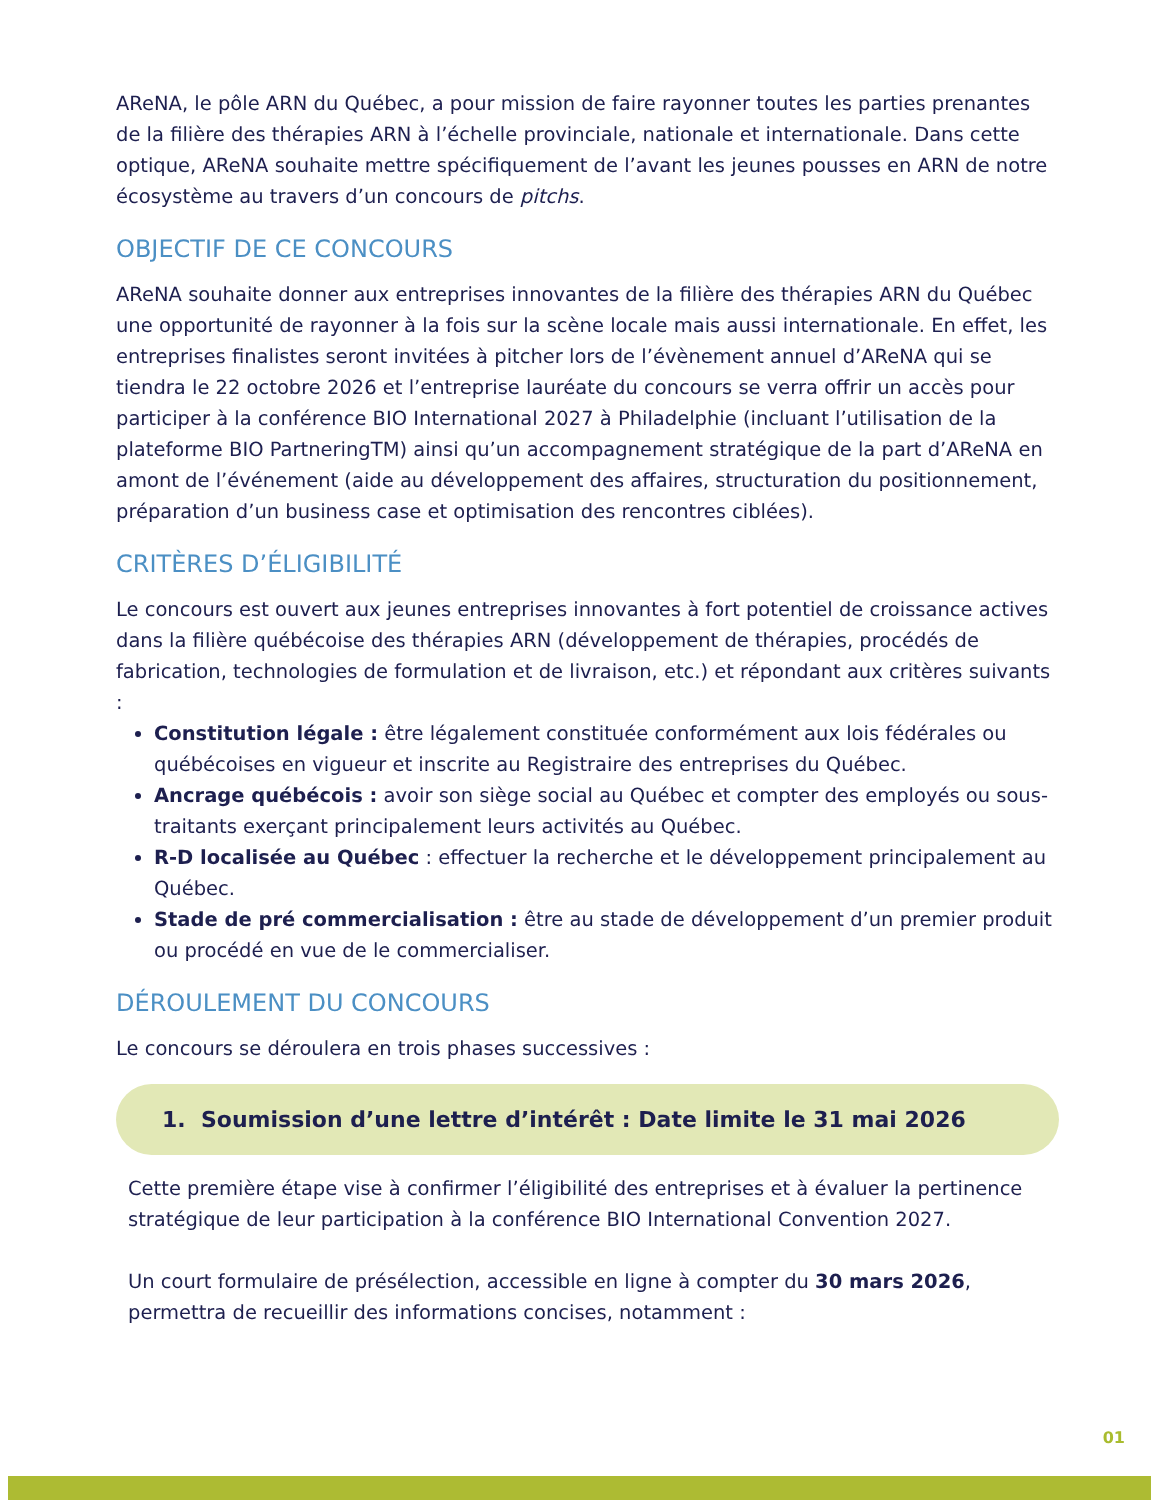AReNA, le pôle ARN du Québec, a pour mission de faire rayonner toutes les parties prenantes de la filière des thérapies ARN à l’échelle provinciale, nationale et internationale. Dans cette optique, AReNA souhaite mettre spécifiquement de l’avant les jeunes pousses en ARN de notre écosystème au travers d’un concours de pitchs.
OBJECTIF DE CE CONCOURS
AReNA souhaite donner aux entreprises innovantes de la filière des thérapies ARN du Québec une opportunité de rayonner à la fois sur la scène locale mais aussi internationale. En effet, les entreprises finalistes seront invitées à pitcher lors de l’évènement annuel d’AReNA qui se tiendra le 22 octobre 2026 et l’entreprise lauréate du concours se verra offrir un accès pour participer à la conférence BIO International 2027 à Philadelphie (incluant l’utilisation de la plateforme BIO PartneringTM) ainsi qu’un accompagnement stratégique de la part d’AReNA en amont de l’événement (aide au développement des affaires, structuration du positionnement, préparation d’un business case et optimisation des rencontres ciblées).
CRITÈRES D’ÉLIGIBILITÉ
Le concours est ouvert aux jeunes entreprises innovantes à fort potentiel de croissance actives dans la filière québécoise des thérapies ARN (développement de thérapies, procédés de fabrication, technologies de formulation et de livraison, etc.) et répondant aux critères suivants :
Constitution légale : être légalement constituée conformément aux lois fédérales ou québécoises en vigueur et inscrite au Registraire des entreprises du Québec.
Ancrage québécois : avoir son siège social au Québec et compter des employés ou sous-traitants exerçant principalement leurs activités au Québec.
R-D localisée au Québec : effectuer la recherche et le développement principalement au Québec.
Stade de pré commercialisation : être au stade de développement d’un premier produit ou procédé en vue de le commercialiser.
DÉROULEMENT DU CONCOURS
Le concours se déroulera en trois phases successives :
1. Soumission d’une lettre d’intérêt : Date limite le 31 mai 2026
Cette première étape vise à confirmer l’éligibilité des entreprises et à évaluer la pertinence stratégique de leur participation à la conférence BIO International Convention 2027.
Un court formulaire de présélection, accessible en ligne à compter du 30 mars 2026, permettra de recueillir des informations concises, notamment :
01